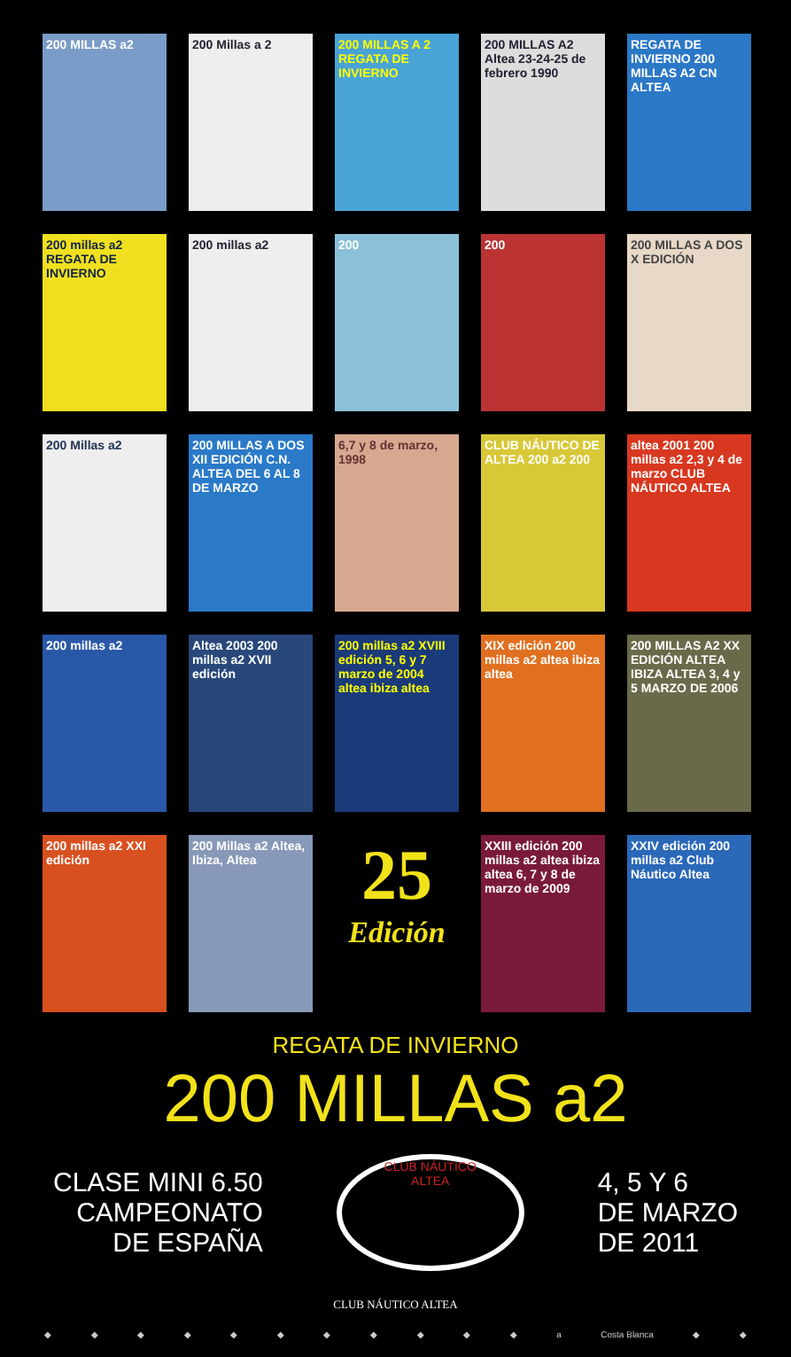200 MILLAS a2
200 Millas a 2
200 MILLAS A 2 REGATA DE INVIERNO
200 MILLAS A2 Altea 23-24-25 de febrero 1990
REGATA DE INVIERNO 200 MILLAS A2 CN ALTEA
200 millas a2 REGATA DE INVIERNO
200 millas a2
200
200
200 MILLAS A DOS X EDICIÓN
200 Millas a2
200 MILLAS A DOS XII EDICIÓN C.N. ALTEA DEL 6 AL 8 DE MARZO
6,7 y 8 de marzo, 1998
CLUB NÁUTICO DE ALTEA 200 a2 200
altea 2001 200 millas a2 2,3 y 4 de marzo CLUB NÁUTICO ALTEA
200 millas a2
Altea 2003 200 millas a2 XVII edición
200 millas a2 XVIII edición 5, 6 y 7 marzo de 2004 altea ibiza altea
XIX edición 200 millas a2 altea ibiza altea
200 MILLAS A2 XX EDICIÓN ALTEA IBIZA ALTEA 3, 4 y 5 MARZO DE 2006
200 millas a2 XXI edición
200 Millas a2 Altea, Ibiza, Altea
25
Edición
XXIII edición 200 millas a2 altea ibiza altea 6, 7 y 8 de marzo de 2009
XXIV edición 200 millas a2 Club Náutico Altea
REGATA DE INVIERNO
200 MILLAS a2
CLASE MINI 6.50
CAMPEONATO
DE ESPAÑA
CLUB NÁUTICO
ALTEA
4, 5 Y 6
DE MARZO
DE 2011
CLUB NÁUTICO ALTEA
◆ ◆ ◆ ◆ ◆ ◆ ◆ ◆ ◆ ◆ ◆ a Costa Blanca ◆ ◆